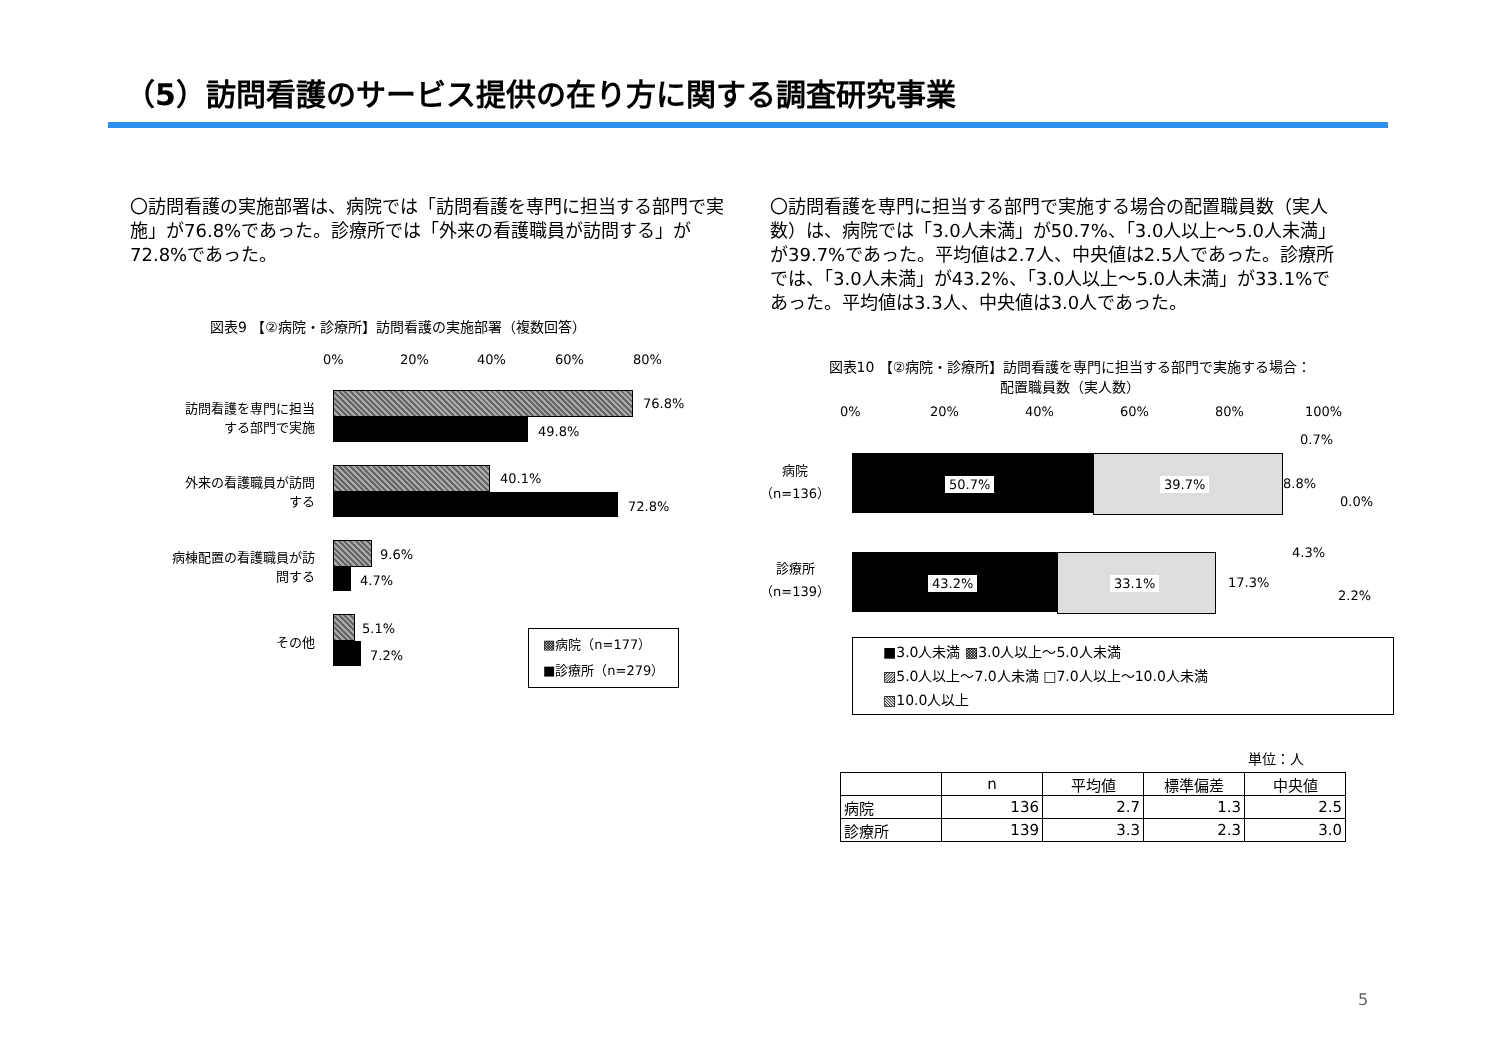（5）訪問看護のサービス提供の在り方に関する調査研究事業
〇訪問看護の実施部署は、病院では「訪問看護を専門に担当する部門で実施」が76.8%であった。診療所では「外来の看護職員が訪問する」が72.8%であった。
〇訪問看護を専門に担当する部門で実施する場合の配置職員数（実人数）は、病院では「3.0人未満」が50.7%、「3.0人以上～5.0人未満」が39.7%であった。平均値は2.7人、中央値は2.5人であった。診療所では、「3.0人未満」が43.2%、「3.0人以上～5.0人未満」が33.1%であった。平均値は3.3人、中央値は3.0人であった。
図表9 【②病院・診療所】訪問看護の実施部署（複数回答）
0% 20% 40% 60% 80%
訪問看護を専門に担当する部門で実施
76.8%
49.8%
外来の看護職員が訪問する
40.1%
72.8%
病棟配置の看護職員が訪問する
9.6%
4.7%
その他
5.1%
7.2%
▩病院（n=177）
■診療所（n=279）
図表10 【②病院・診療所】訪問看護を専門に担当する部門で実施する場合：
配置職員数（実人数）
0% 20% 40% 60% 80% 100%
病院
（n=136）
50.7% 39.7% 8.8%
0.7%
0.0%
診療所
（n=139）
43.2% 33.1% 17.3%
4.3%
2.2%
■3.0人未満 ▩3.0人以上～5.0人未満
▨5.0人以上～7.0人未満 □7.0人以上～10.0人未満
▧10.0人以上
単位：人
| | n | 平均値 | 標準偏差 | 中央値 |
| --- | --- | --- | --- | --- |
| 病院 | 136 | 2.7 | 1.3 | 2.5 |
| 診療所 | 139 | 3.3 | 2.3 | 3.0 |
5